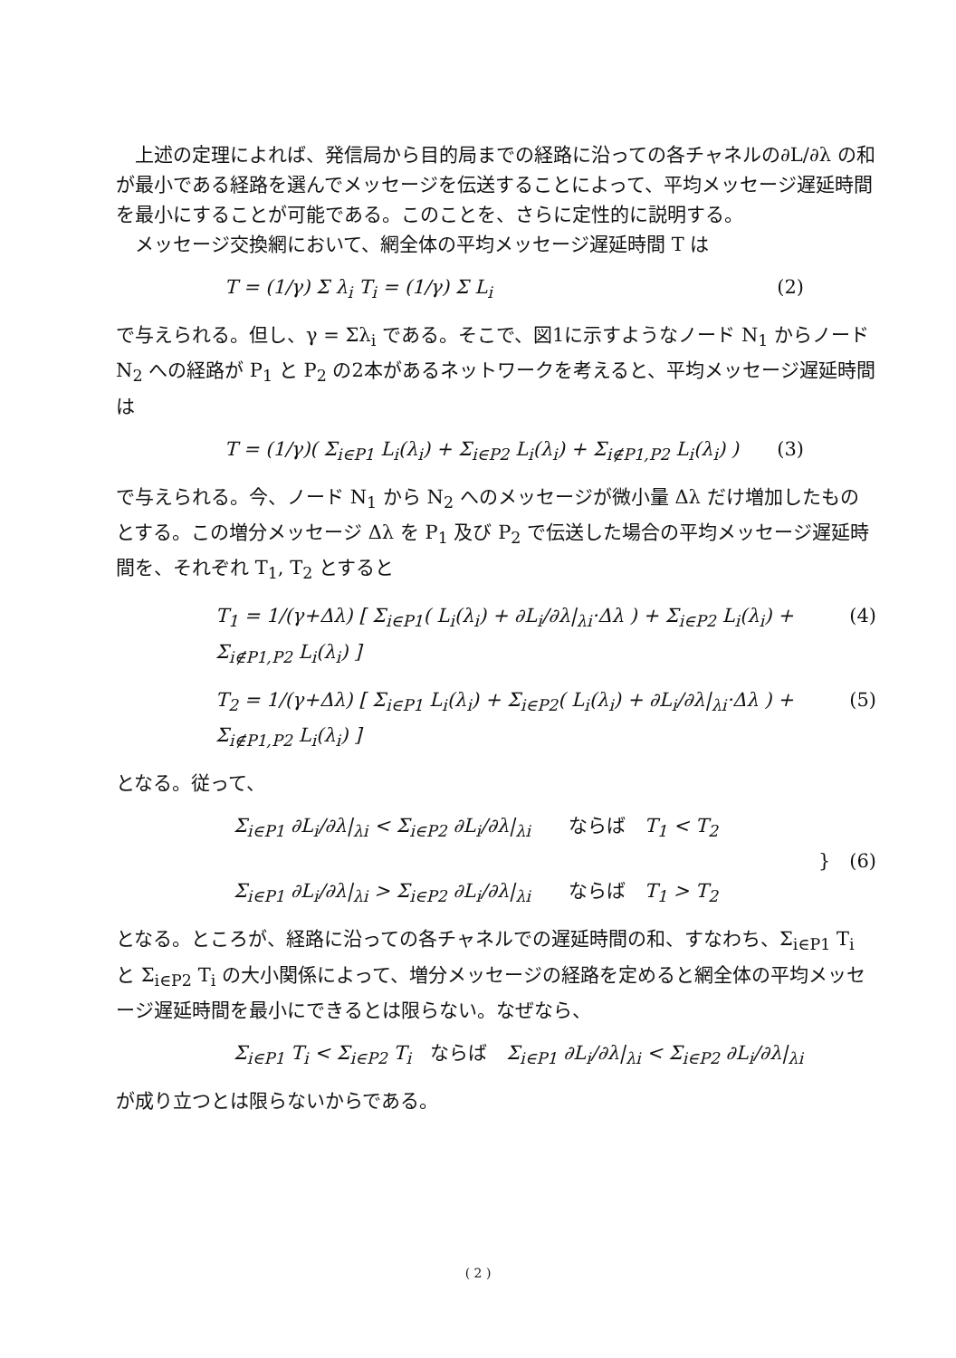上述の定理によれば、発信局から目的局までの経路に沿っての各チャネルの∂L/∂λ の和が最小である経路を選んでメッセージを伝送することによって、平均メッセージ遅延時間を最小にすることが可能である。このことを、さらに定性的に説明する。
　メッセージ交換網において、網全体の平均メッセージ遅延時間 T は
T = (1/γ) Σ λ<sub>i</sub> T<sub>i</sub> = (1/γ) Σ L<sub>i</sub> (2)
で与えられる。但し、γ = Σλ<sub>i</sub> である。そこで、図1に示すようなノード N<sub>1</sub> からノード N<sub>2</sub> への経路が P<sub>1</sub> と P<sub>2</sub> の2本があるネットワークを考えると、平均メッセージ遅延時間は
T = (1/γ)( Σ<sub>i∈P1</sub> L<sub>i</sub>(λ<sub>i</sub>) + Σ<sub>i∈P2</sub> L<sub>i</sub>(λ<sub>i</sub>) + Σ<sub>i∉P1,P2</sub> L<sub>i</sub>(λ<sub>i</sub>) ) (3)
で与えられる。今、ノード N<sub>1</sub> から N<sub>2</sub> へのメッセージが微小量 Δλ だけ増加したものとする。この増分メッセージ Δλ を P<sub>1</sub> 及び P<sub>2</sub> で伝送した場合の平均メッセージ遅延時間を、それぞれ T<sub>1</sub>, T<sub>2</sub> とすると
T<sub>1</sub> = 1/(γ+Δλ) [ Σ<sub>i∈P1</sub>( L<sub>i</sub>(λ<sub>i</sub>) + ∂L<sub>i</sub>/∂λ|<sub>λi</sub>·Δλ ) + Σ<sub>i∈P2</sub> L<sub>i</sub>(λ<sub>i</sub>) + Σ<sub>i∉P1,P2</sub> L<sub>i</sub>(λ<sub>i</sub>) ] (4)
T<sub>2</sub> = 1/(γ+Δλ) [ Σ<sub>i∈P1</sub> L<sub>i</sub>(λ<sub>i</sub>) + Σ<sub>i∈P2</sub>( L<sub>i</sub>(λ<sub>i</sub>) + ∂L<sub>i</sub>/∂λ|<sub>λi</sub>·Δλ ) + Σ<sub>i∉P1,P2</sub> L<sub>i</sub>(λ<sub>i</sub>) ] (5)
となる。従って、
Σ<sub>i∈P1</sub> ∂L<sub>i</sub>/∂λ|<sub>λi</sub> < Σ<sub>i∈P2</sub> ∂L<sub>i</sub>/∂λ|<sub>λi</sub>　　ならば　T<sub>1</sub> < T<sub>2</sub>
Σ<sub>i∈P1</sub> ∂L<sub>i</sub>/∂λ|<sub>λi</sub> > Σ<sub>i∈P2</sub> ∂L<sub>i</sub>/∂λ|<sub>λi</sub>　　ならば　T<sub>1</sub> > T<sub>2</sub> }　(6)
となる。ところが、経路に沿っての各チャネルでの遅延時間の和、すなわち、Σ<sub>i∈P1</sub> T<sub>i</sub> と Σ<sub>i∈P2</sub> T<sub>i</sub> の大小関係によって、増分メッセージの経路を定めると網全体の平均メッセージ遅延時間を最小にできるとは限らない。なぜなら、
Σ<sub>i∈P1</sub> T<sub>i</sub> < Σ<sub>i∈P2</sub> T<sub>i</sub>　ならば　Σ<sub>i∈P1</sub> ∂L<sub>i</sub>/∂λ|<sub>λi</sub> < Σ<sub>i∈P2</sub> ∂L<sub>i</sub>/∂λ|<sub>λi</sub>
が成り立つとは限らないからである。
( 2 )